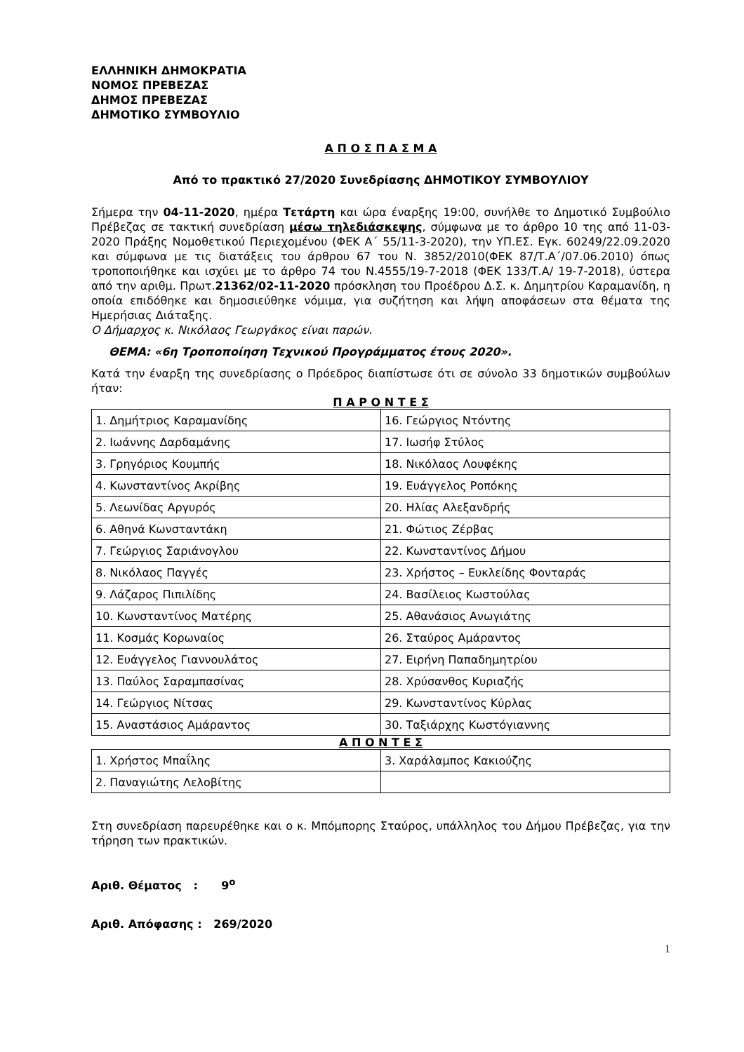ΕΛΛΗΝΙΚΗ ΔΗΜΟΚΡΑΤΙΑ
ΝΟΜΟΣ ΠΡΕΒΕΖΑΣ
ΔΗΜΟΣ ΠΡΕΒΕΖΑΣ
ΔΗΜΟΤΙΚΟ ΣΥΜΒΟΥΛΙΟ
Α Π Ο Σ Π Α Σ Μ Α
Από το πρακτικό 27/2020 Συνεδρίασης ΔΗΜΟΤΙΚΟΥ ΣΥΜΒΟΥΛΙΟΥ
Σήμερα την 04-11-2020, ημέρα Τετάρτη και ώρα έναρξης 19:00, συνήλθε το Δημοτικό Συμβούλιο Πρέβεζας σε τακτική συνεδρίαση μέσω τηλεδιάσκεψης, σύμφωνα με το άρθρο 10 της από 11-03-2020 Πράξης Νομοθετικού Περιεχομένου (ΦΕΚ Α΄ 55/11-3-2020), την ΥΠ.ΕΣ. Εγκ. 60249/22.09.2020 και σύμφωνα με τις διατάξεις του άρθρου 67 του Ν. 3852/2010(ΦΕΚ 87/Τ.Α΄/07.06.2010) όπως τροποποιήθηκε και ισχύει με το άρθρο 74 του Ν.4555/19-7-2018 (ΦΕΚ 133/Τ.Α/ 19-7-2018), ύστερα από την αριθμ. Πρωτ.21362/02-11-2020 πρόσκληση του Προέδρου Δ.Σ. κ. Δημητρίου Καραμανίδη, η οποία επιδόθηκε και δημοσιεύθηκε νόμιμα, για συζήτηση και λήψη αποφάσεων στα θέματα της Ημερήσιας Διάταξης.
Ο Δήμαρχος κ. Νικόλαος Γεωργάκος είναι παρών.
ΘΕΜΑ: «6η Τροποποίηση Τεχνικού Προγράμματος έτους 2020».
Κατά την έναρξη της συνεδρίασης ο Πρόεδρος διαπίστωσε ότι σε σύνολο 33 δημοτικών συμβούλων ήταν:
Π Α Ρ Ο Ν Τ Ε Σ
| 1. Δημήτριος Καραμανίδης | 16. Γεώργιος Ντόντης |
| 2. Ιωάννης Δαρδαμάνης | 17. Ιωσήφ Στύλος |
| 3. Γρηγόριος Κουμπής | 18. Νικόλαος Λουφέκης |
| 4. Κωνσταντίνος Ακρίβης | 19. Ευάγγελος Ροπόκης |
| 5. Λεωνίδας Αργυρός | 20. Ηλίας Αλεξανδρής |
| 6. Αθηνά Κωνσταντάκη | 21. Φώτιος Ζέρβας |
| 7. Γεώργιος Σαριάνογλου | 22. Κωνσταντίνος Δήμου |
| 8. Νικόλαος Παγγές | 23. Χρήστος – Ευκλείδης Φονταράς |
| 9. Λάζαρος Πιπιλίδης | 24. Βασίλειος Κωστούλας |
| 10. Κωνσταντίνος Ματέρης | 25. Αθανάσιος Ανωγιάτης |
| 11. Κοσμάς Κορωναίος | 26. Σταύρος Αμάραντος |
| 12. Ευάγγελος Γιαννουλάτος | 27. Ειρήνη Παπαδημητρίου |
| 13. Παύλος Σαραμπασίνας | 28. Χρύσανθος Κυριαζής |
| 14. Γεώργιος Νίτσας | 29. Κωνσταντίνος Κύρλας |
| 15. Αναστάσιος Αμάραντος | 30. Ταξιάρχης Κωστόγιαννης |
Α Π Ο Ν Τ Ε Σ
| 1. Χρήστος Μπαΐλης | 3. Χαράλαμπος Κακιούζης |
| 2. Παναγιώτης Λελοβίτης | |
Στη συνεδρίαση παρευρέθηκε και ο κ. Μπόμπορης Σταύρος, υπάλληλος του Δήμου Πρέβεζας, για την τήρηση των πρακτικών.
Αριθ. Θέματος : 9<sup>ο</sup>
Αριθ. Απόφασης : 269/2020
1